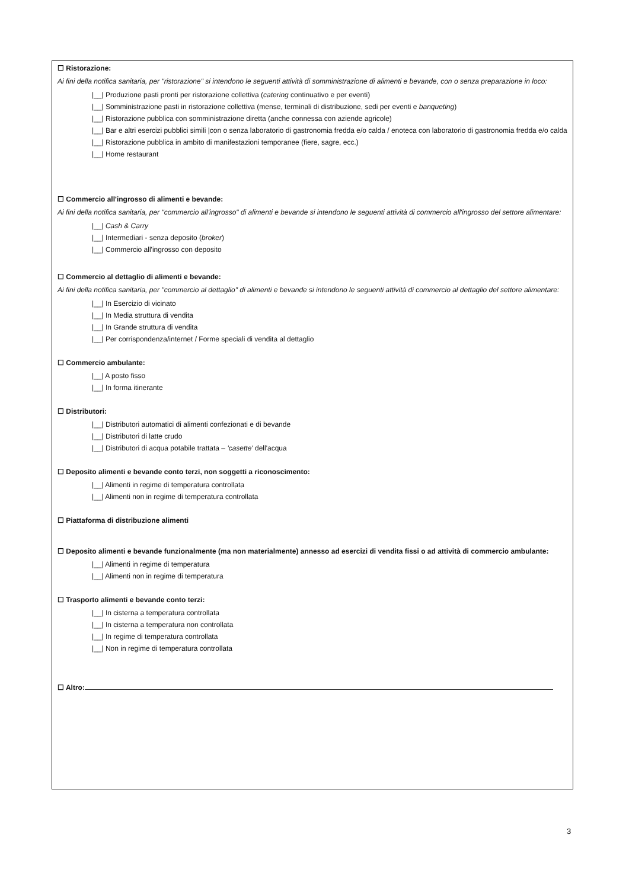☐ Ristorazione:
Ai fini della notifica sanitaria, per "ristorazione" si intendono le seguenti attività di somministrazione di alimenti e bevande, con o senza preparazione in loco:
|__| Produzione pasti pronti per ristorazione collettiva (catering continuativo e per eventi)
|__| Somministrazione pasti in ristorazione collettiva (mense, terminali di distribuzione, sedi per eventi e banqueting)
|__| Ristorazione pubblica con somministrazione diretta (anche connessa con aziende agricole)
|__| Bar e altri esercizi pubblici simili |con o senza laboratorio di gastronomia fredda e/o calda / enoteca con laboratorio di gastronomia fredda e/o calda
|__| Ristorazione pubblica in ambito di manifestazioni temporanee (fiere, sagre, ecc.)
|__| Home restaurant
☐ Commercio all'ingrosso di alimenti e bevande:
Ai fini della notifica sanitaria, per "commercio all'ingrosso" di alimenti e bevande si intendono le seguenti attività di commercio all'ingrosso del settore alimentare:
|__| Cash & Carry
|__| Intermediari - senza deposito (broker)
|__| Commercio all'ingrosso con deposito
☐ Commercio al dettaglio di alimenti e bevande:
Ai fini della notifica sanitaria, per "commercio al dettaglio" di alimenti e bevande si intendono le seguenti attività di commercio al dettaglio del settore alimentare:
|__| In Esercizio di vicinato
|__| In Media struttura di vendita
|__| In Grande struttura di vendita
|__| Per corrispondenza/internet / Forme speciali di vendita al dettaglio
☐ Commercio ambulante:
|__| A posto fisso
|__| In forma itinerante
☐ Distributori:
|__| Distributori automatici di alimenti confezionati e di bevande
|__| Distributori di latte crudo
|__| Distributori di acqua potabile trattata – 'casette' dell'acqua
☐ Deposito alimenti e bevande conto terzi, non soggetti a riconoscimento:
|__| Alimenti in regime di temperatura controllata
|__| Alimenti non in regime di temperatura controllata
☐ Piattaforma di distribuzione alimenti
☐ Deposito alimenti e bevande funzionalmente (ma non materialmente) annesso ad esercizi di vendita fissi o ad attività di commercio ambulante:
|__| Alimenti in regime di temperatura
|__| Alimenti non in regime di temperatura
☐ Trasporto alimenti e bevande conto terzi:
|__| In cisterna a temperatura controllata
|__| In cisterna a temperatura non controllata
|__| In regime di temperatura controllata
|__| Non in regime di temperatura controllata
☐ Altro:
3